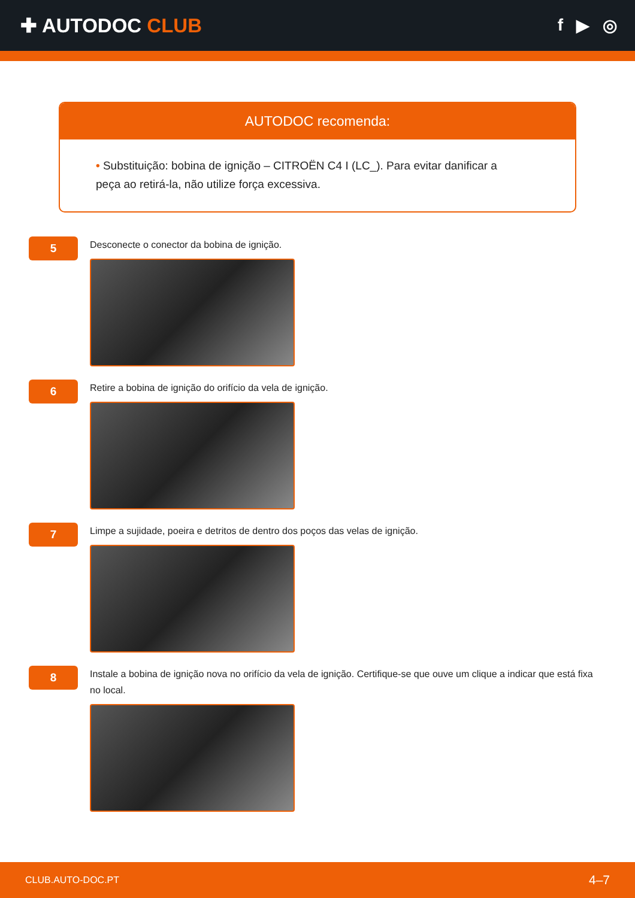✚ AUTODOC CLUB
f ▶ ◎
AUTODOC recomenda:
• Substituição: bobina de ignição – CITROËN C4 I (LC_). Para evitar danificar a peça ao retirá-la, não utilize força excessiva.
5
Desconecte o conector da bobina de ignição.
6
Retire a bobina de ignição do orifício da vela de ignição.
7
Limpe a sujidade, poeira e detritos de dentro dos poços das velas de ignição.
8
Instale a bobina de ignição nova no orifício da vela de ignição. Certifique-se que ouve um clique a indicar que está fixa no local.
CLUB.AUTO-DOC.PT 4–7